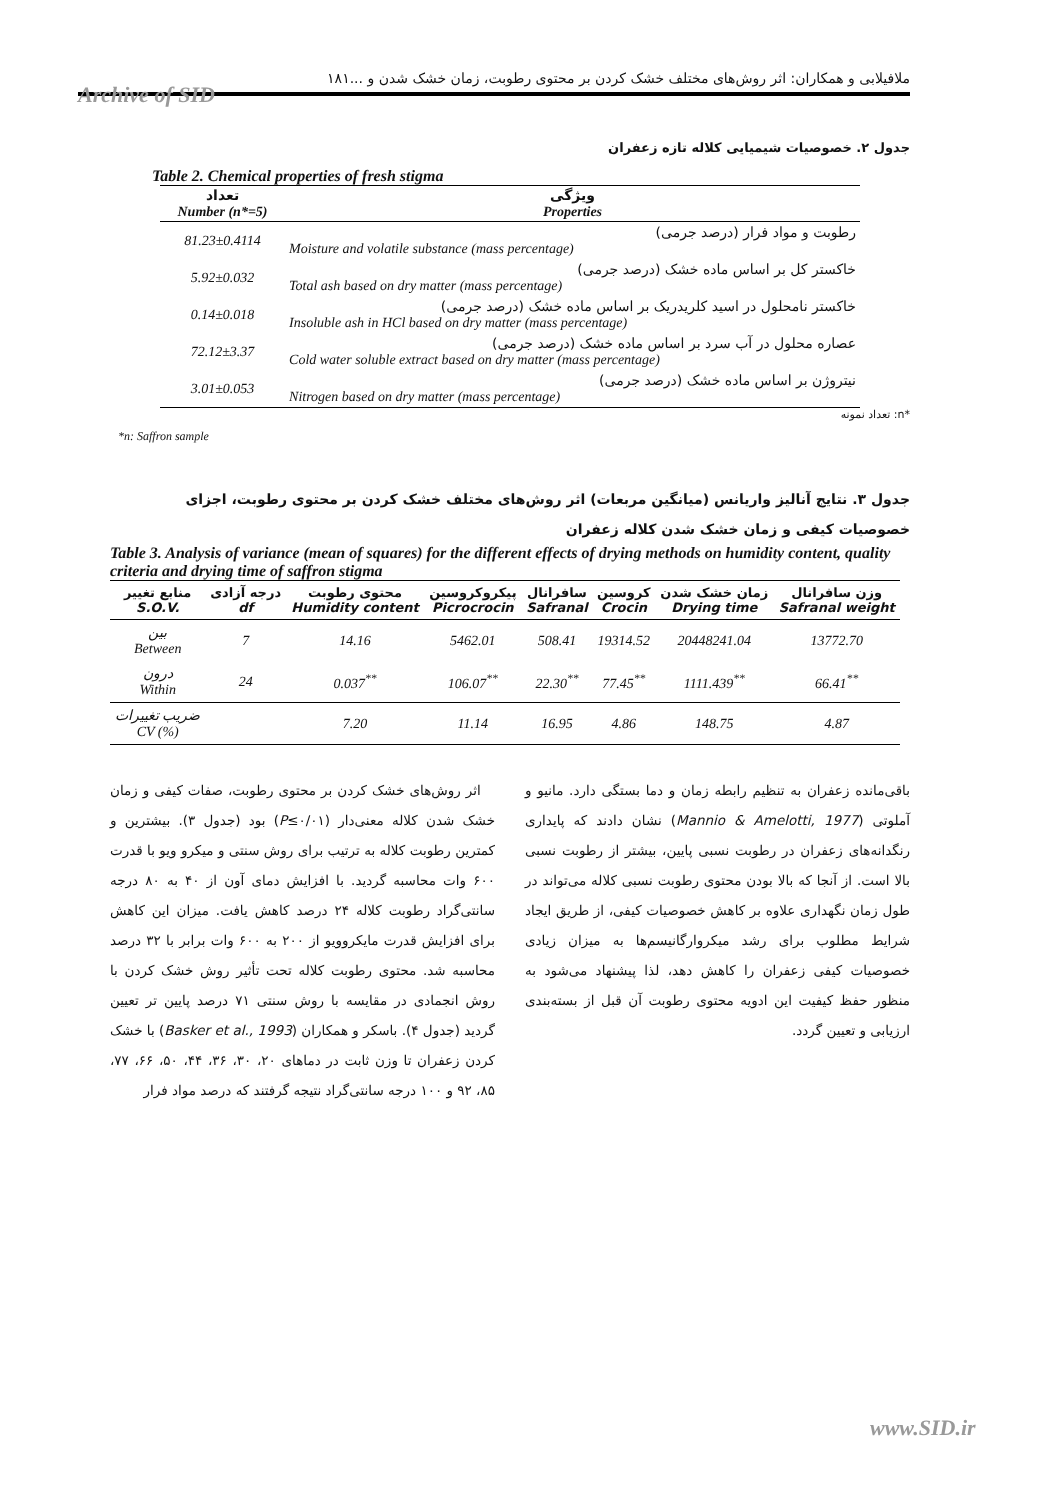ملافیلابی و همکاران: اثر روش‌های مختلف خشک کردن بر محتوی رطوبت، زمان خشک شدن و ...۱۸۱
Archive of SID
جدول ۲. خصوصیات شیمیایی کلاله تازه زعفران
Table 2. Chemical properties of fresh stigma
| تعداد Number (n*=5) | ویژگی Properties |
| --- | --- |
| 81.23±0.4114 | رطوبت و مواد فرار (درصد جرمی) Moisture and volatile substance (mass percentage) |
| 5.92±0.032 | خاکستر کل بر اساس ماده خشک (درصد جرمی) Total ash based on dry matter (mass percentage) |
| 0.14±0.018 | خاکستر نامحلول در اسید کلریدریک بر اساس ماده خشک (درصد جرمی) Insoluble ash in HCl based on dry matter (mass percentage) |
| 72.12±3.37 | عصاره محلول در آب سرد بر اساس ماده خشک (درصد جرمی) Cold water soluble extract based on dry matter (mass percentage) |
| 3.01±0.053 | نیتروژن بر اساس ماده خشک (درصد جرمی) Nitrogen based on dry matter (mass percentage) |
*n: تعداد نمونه
*n: Saffron sample
جدول ۳. نتایج آنالیز واریانس (میانگین مربعات) اثر روش‌های مختلف خشک کردن بر محتوی رطوبت، اجزای خصوصیات کیفی و زمان خشک شدن کلاله زعفران
Table 3. Analysis of variance (mean of squares) for the different effects of drying methods on humidity content, quality criteria and drying time of saffron stigma
| منابع تغییر S.O.V. | درجه آزادی df | محتوی رطوبت Humidity content | پیکروکروسین Picrocrocin | سافرانال Safranal | کروسین Crocin | زمان خشک شدن Drying time | وزن سافرانال Safranal weight |
| --- | --- | --- | --- | --- | --- | --- | --- |
| بین Between | 7 | 14.16 | 5462.01 | 508.41 | 19314.52 | 20448241.04 | 13772.70 |
| درون Within | 24 | 0.037<sup>**</sup> | 106.07<sup>**</sup> | 22.30<sup>**</sup> | 77.45<sup>**</sup> | 1111.439<sup>**</sup> | 66.41<sup>**</sup> |
| ضریب تغییرات CV (%) | | 7.20 | 11.14 | 16.95 | 4.86 | 148.75 | 4.87 |
اثر روش‌های خشک کردن بر محتوی رطوبت، صفات کیفی و زمان خشک شدن کلاله معنی‌دار (P≤۰/۰۱) بود (جدول ۳). بیشترین و کمترین رطوبت کلاله به ترتیب برای روش سنتی و میکرو ویو با قدرت ۶۰۰ وات محاسبه گردید. با افزایش دمای آون از ۴۰ به ۸۰ درجه سانتی‌گراد رطوبت کلاله ۲۴ درصد کاهش یافت. میزان این کاهش برای افزایش قدرت مایکروویو از ۲۰۰ به ۶۰۰ وات برابر با ۳۲ درصد محاسبه شد. محتوی رطوبت کلاله تحت تأثیر روش خشک کردن با روش انجمادی در مقایسه با روش سنتی ۷۱ درصد پایین تر تعیین گردید (جدول ۴). باسکر و همکاران (Basker et al., 1993) با خشک کردن زعفران تا وزن ثابت در دماهای ۲۰، ۳۰، ۳۶، ۴۴، ۵۰، ۶۶، ۷۷، ۸۵، ۹۲ و ۱۰۰ درجه سانتی‌گراد نتیجه گرفتند که درصد مواد فرار
باقی‌مانده زعفران به تنظیم رابطه زمان و دما بستگی دارد. مانیو و آملوتی (Mannio & Amelotti, 1977) نشان دادند که پایداری رنگدانه‌های زعفران در رطوبت نسبی پایین، بیشتر از رطوبت نسبی بالا است. از آنجا که بالا بودن محتوی رطوبت نسبی کلاله می‌تواند در طول زمان نگهداری علاوه بر کاهش خصوصیات کیفی، از طریق ایجاد شرایط مطلوب برای رشد میکروارگانیسم‌ها به میزان زیادی خصوصیات کیفی زعفران را کاهش دهد، لذا پیشنهاد می‌شود به منظور حفظ کیفیت این ادویه محتوی رطوبت آن قبل از بسته‌بندی ارزیابی و تعیین گردد.
www.SID.ir